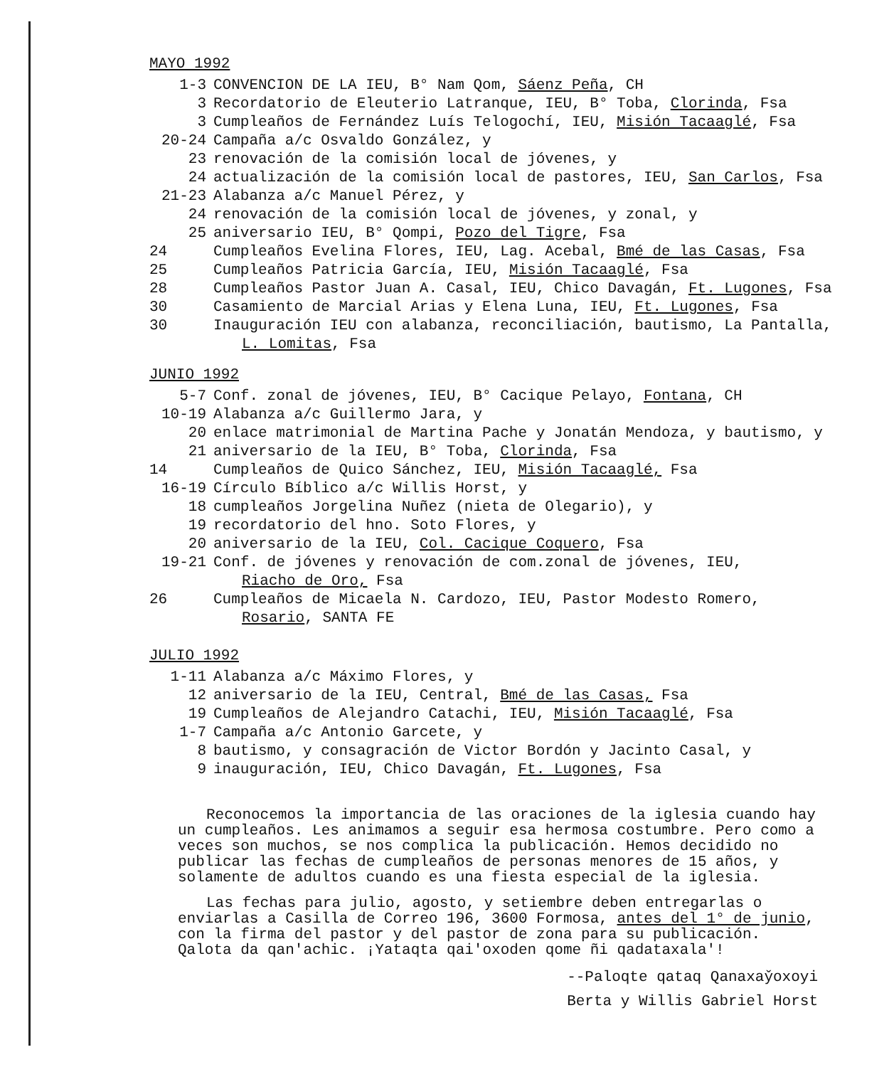MAYO 1992
1-3 CONVENCION DE LA IEU, B° Nam Qom, Sáenz Peña, CH
3 Recordatorio de Eleuterio Latranque, IEU, B° Toba, Clorinda, Fsa
3 Cumpleaños de Fernández Luís Telogochí, IEU, Misión Tacaaglé, Fsa
20-24 Campaña a/c Osvaldo González, y
23 renovación de la comisión local de jóvenes, y
24 actualización de la comisión local de pastores, IEU, San Carlos, Fsa
21-23 Alabanza a/c Manuel Pérez, y
24 renovación de la comisión local de jóvenes, y zonal, y
25 aniversario IEU, B° Qompi, Pozo del Tigre, Fsa
24 Cumpleaños Evelina Flores, IEU, Lag. Acebal, Bmé de las Casas, Fsa
25 Cumpleaños Patricia García, IEU, Misión Tacaaglé, Fsa
28 Cumpleaños Pastor Juan A. Casal, IEU, Chico Davagán, Ft. Lugones, Fsa
30 Casamiento de Marcial Arias y Elena Luna, IEU, Ft. Lugones, Fsa
30 Inauguración IEU con alabanza, reconciliación, bautismo, La Pantalla,
L. Lomitas, Fsa
JUNIO 1992
5-7 Conf. zonal de jóvenes, IEU, B° Cacique Pelayo, Fontana, CH
10-19 Alabanza a/c Guillermo Jara, y
20 enlace matrimonial de Martina Pache y Jonatán Mendoza, y bautismo, y
21 aniversario de la IEU, B° Toba, Clorinda, Fsa
14 Cumpleaños de Quico Sánchez, IEU, Misión Tacaaglé, Fsa
16-19 Círculo Bíblico a/c Willis Horst, y
18 cumpleaños Jorgelina Nuñez (nieta de Olegario), y
19 recordatorio del hno. Soto Flores, y
20 aniversario de la IEU, Col. Cacique Coquero, Fsa
19-21 Conf. de jóvenes y renovación de com.zonal de jóvenes, IEU,
Riacho de Oro, Fsa
26 Cumpleaños de Micaela N. Cardozo, IEU, Pastor Modesto Romero,
Rosario, SANTA FE
JULIO 1992
1-11 Alabanza a/c Máximo Flores, y
12 aniversario de la IEU, Central, Bmé de las Casas, Fsa
19 Cumpleaños de Alejandro Catachi, IEU, Misión Tacaaglé, Fsa
1-7 Campaña a/c Antonio Garcete, y
8 bautismo, y consagración de Victor Bordón y Jacinto Casal, y
9 inauguración, IEU, Chico Davagán, Ft. Lugones, Fsa
Reconocemos la importancia de las oraciones de la iglesia cuando hay un cumpleaños. Les animamos a seguir esa hermosa costumbre. Pero como a veces son muchos, se nos complica la publicación. Hemos decidido no publicar las fechas de cumpleaños de personas menores de 15 años, y solamente de adultos cuando es una fiesta especial de la iglesia.
Las fechas para julio, agosto, y setiembre deben entregarlas o enviarlas a Casilla de Correo 196, 3600 Formosa, antes del 1° de junio, con la firma del pastor y del pastor de zona para su publicación. Qalota da qan'achic. ¡Yataqta qai'oxoden qome ñi qadataxala'!
--Paloqte qataq Qanaxay̌oxoyi
Berta y Willis Gabriel Horst